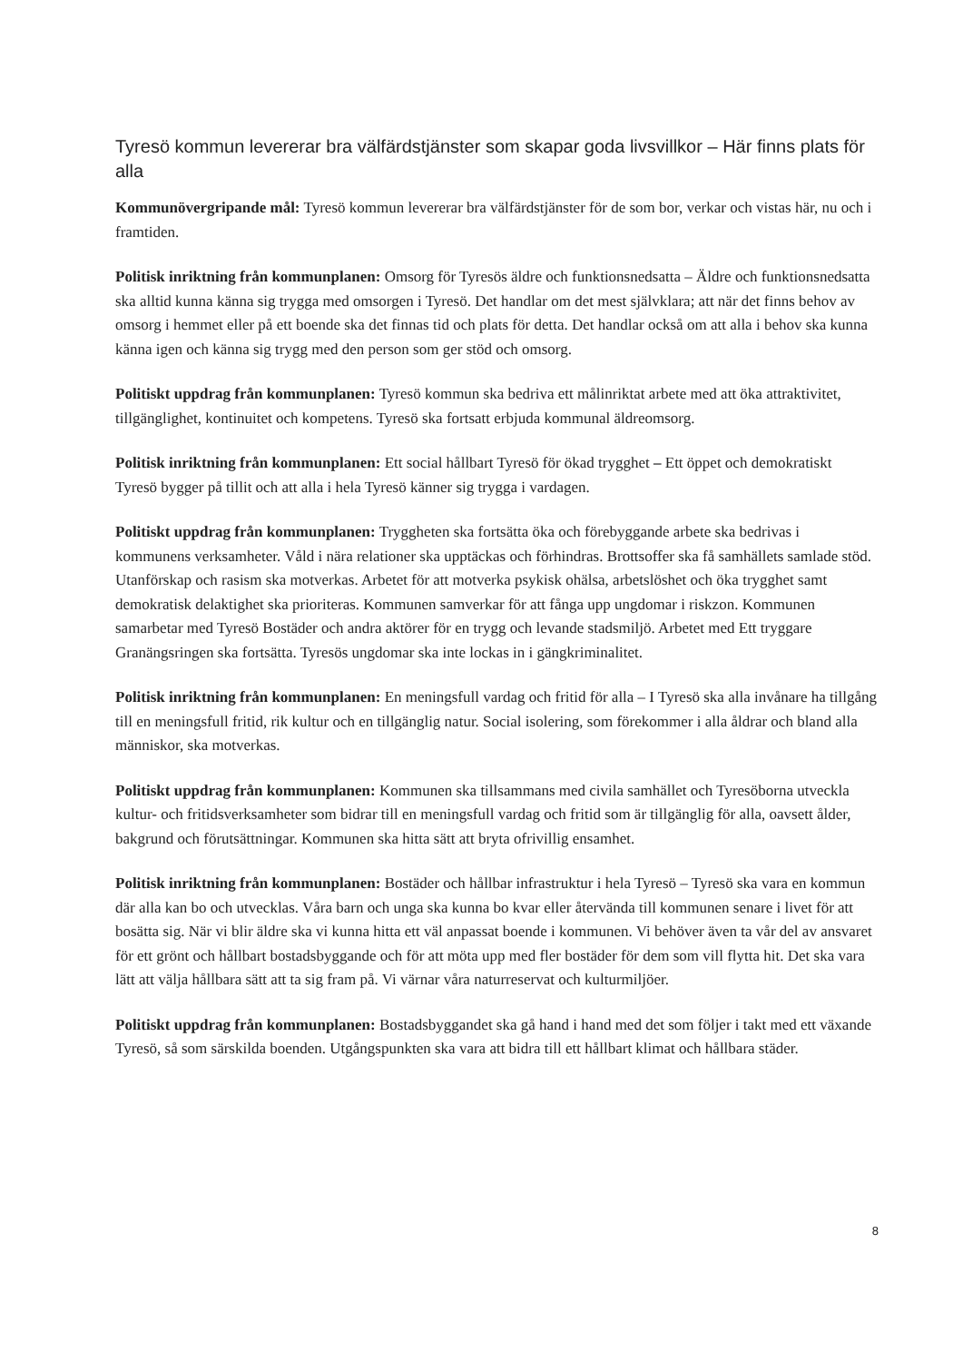Tyresö kommun levererar bra välfärdstjänster som skapar goda livsvillkor – Här finns plats för alla
Kommunövergripande mål: Tyresö kommun levererar bra välfärdstjänster för de som bor, verkar och vistas här, nu och i framtiden.
Politisk inriktning från kommunplanen: Omsorg för Tyresös äldre och funktionsnedsatta – Äldre och funktionsnedsatta ska alltid kunna känna sig trygga med omsorgen i Tyresö. Det handlar om det mest självklara; att när det finns behov av omsorg i hemmet eller på ett boende ska det finnas tid och plats för detta. Det handlar också om att alla i behov ska kunna känna igen och känna sig trygg med den person som ger stöd och omsorg.
Politiskt uppdrag från kommunplanen: Tyresö kommun ska bedriva ett målinriktat arbete med att öka attraktivitet, tillgänglighet, kontinuitet och kompetens. Tyresö ska fortsatt erbjuda kommunal äldreomsorg.
Politisk inriktning från kommunplanen: Ett social hållbart Tyresö för ökad trygghet – Ett öppet och demokratiskt Tyresö bygger på tillit och att alla i hela Tyresö känner sig trygga i vardagen.
Politiskt uppdrag från kommunplanen: Tryggheten ska fortsätta öka och förebyggande arbete ska bedrivas i kommunens verksamheter. Våld i nära relationer ska upptäckas och förhindras. Brottsoffer ska få samhällets samlade stöd. Utanförskap och rasism ska motverkas. Arbetet för att motverka psykisk ohälsa, arbetslöshet och öka trygghet samt demokratisk delaktighet ska prioriteras. Kommunen samverkar för att fånga upp ungdomar i riskzon. Kommunen samarbetar med Tyresö Bostäder och andra aktörer för en trygg och levande stadsmiljö. Arbetet med Ett tryggare Granängsringen ska fortsätta. Tyresös ungdomar ska inte lockas in i gängkriminalitet.
Politisk inriktning från kommunplanen: En meningsfull vardag och fritid för alla – I Tyresö ska alla invånare ha tillgång till en meningsfull fritid, rik kultur och en tillgänglig natur. Social isolering, som förekommer i alla åldrar och bland alla människor, ska motverkas.
Politiskt uppdrag från kommunplanen: Kommunen ska tillsammans med civila samhället och Tyresöborna utveckla kultur- och fritidsverksamheter som bidrar till en meningsfull vardag och fritid som är tillgänglig för alla, oavsett ålder, bakgrund och förutsättningar. Kommunen ska hitta sätt att bryta ofrivillig ensamhet.
Politisk inriktning från kommunplanen: Bostäder och hållbar infrastruktur i hela Tyresö – Tyresö ska vara en kommun där alla kan bo och utvecklas. Våra barn och unga ska kunna bo kvar eller återvända till kommunen senare i livet för att bosätta sig. När vi blir äldre ska vi kunna hitta ett väl anpassat boende i kommunen. Vi behöver även ta vår del av ansvaret för ett grönt och hållbart bostadsbyggande och för att möta upp med fler bostäder för dem som vill flytta hit. Det ska vara lätt att välja hållbara sätt att ta sig fram på. Vi värnar våra naturreservat och kulturmiljöer.
Politiskt uppdrag från kommunplanen: Bostadsbyggandet ska gå hand i hand med det som följer i takt med ett växande Tyresö, så som särskilda boenden. Utgångspunkten ska vara att bidra till ett hållbart klimat och hållbara städer.
8